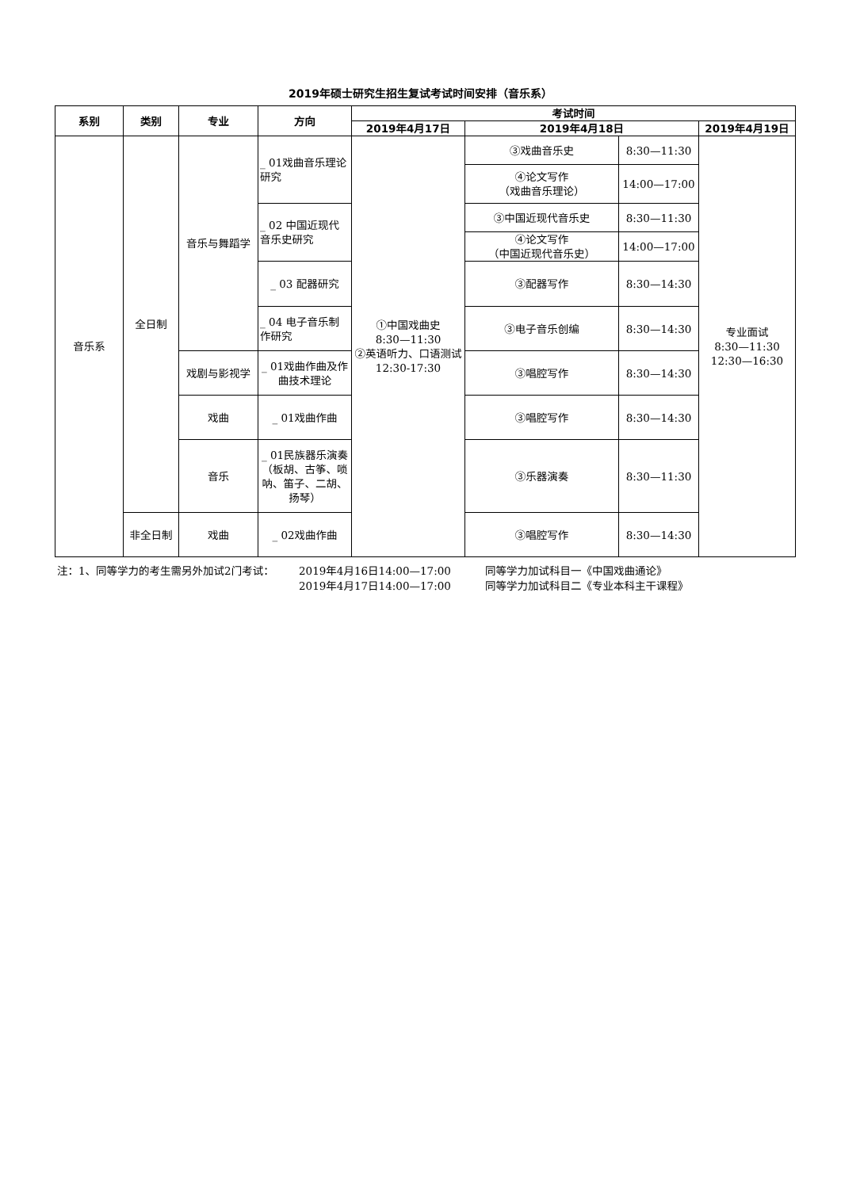2019年硕士研究生招生复试考试时间安排（音乐系）
| 系别 | 类别 | 专业 | 方向 | 考试时间 | | | |
| --- | --- | --- | --- | --- | --- | --- | --- |
| | | | | 2019年4月17日 | 2019年4月18日 | | 2019年4月19日 |
| 音乐系 | 全日制 | 音乐与舞蹈学 | _ 01戏曲音乐理论研究 | ①中国戏曲史 8:30—11:30 ②英语听力、口语测试12:30-17:30 | ③戏曲音乐史 | 8:30—11:30 | 专业面试 8:30—11:30 12:30—16:30 |
| | | | | | ④论文写作 （戏曲音乐理论） | 14:00—17:00 | |
| | | | _ 02 中国近现代音乐史研究 | | ③中国近现代音乐史 | 8:30—11:30 | |
| | | | | | ④论文写作 （中国近现代音乐史） | 14:00—17:00 | |
| | | | _ 03 配器研究 | | ③配器写作 | 8:30—14:30 | |
| | | | _ 04 电子音乐制作研究 | | ③电子音乐创编 | 8:30—14:30 | |
| | | 戏剧与影视学 | _ 01戏曲作曲及作曲技术理论 | | ③唱腔写作 | 8:30—14:30 | |
| | | 戏曲 | _ 01戏曲作曲 | | ③唱腔写作 | 8:30—14:30 | |
| | | 音乐 | _ 01民族器乐演奏（板胡、古筝、唢呐、笛子、二胡、扬琴） | | ③乐器演奏 | 8:30—11:30 | |
| | 非全日制 | 戏曲 | _ 02戏曲作曲 | | ③唱腔写作 | 8:30—14:30 | |
注：1、同等学力的考生需另外加试2门考试： 2019年4月16日14:00—17:00 同等学力加试科目一《中国戏曲通论》
2019年4月17日14:00—17:00 同等学力加试科目二《专业本科主干课程》